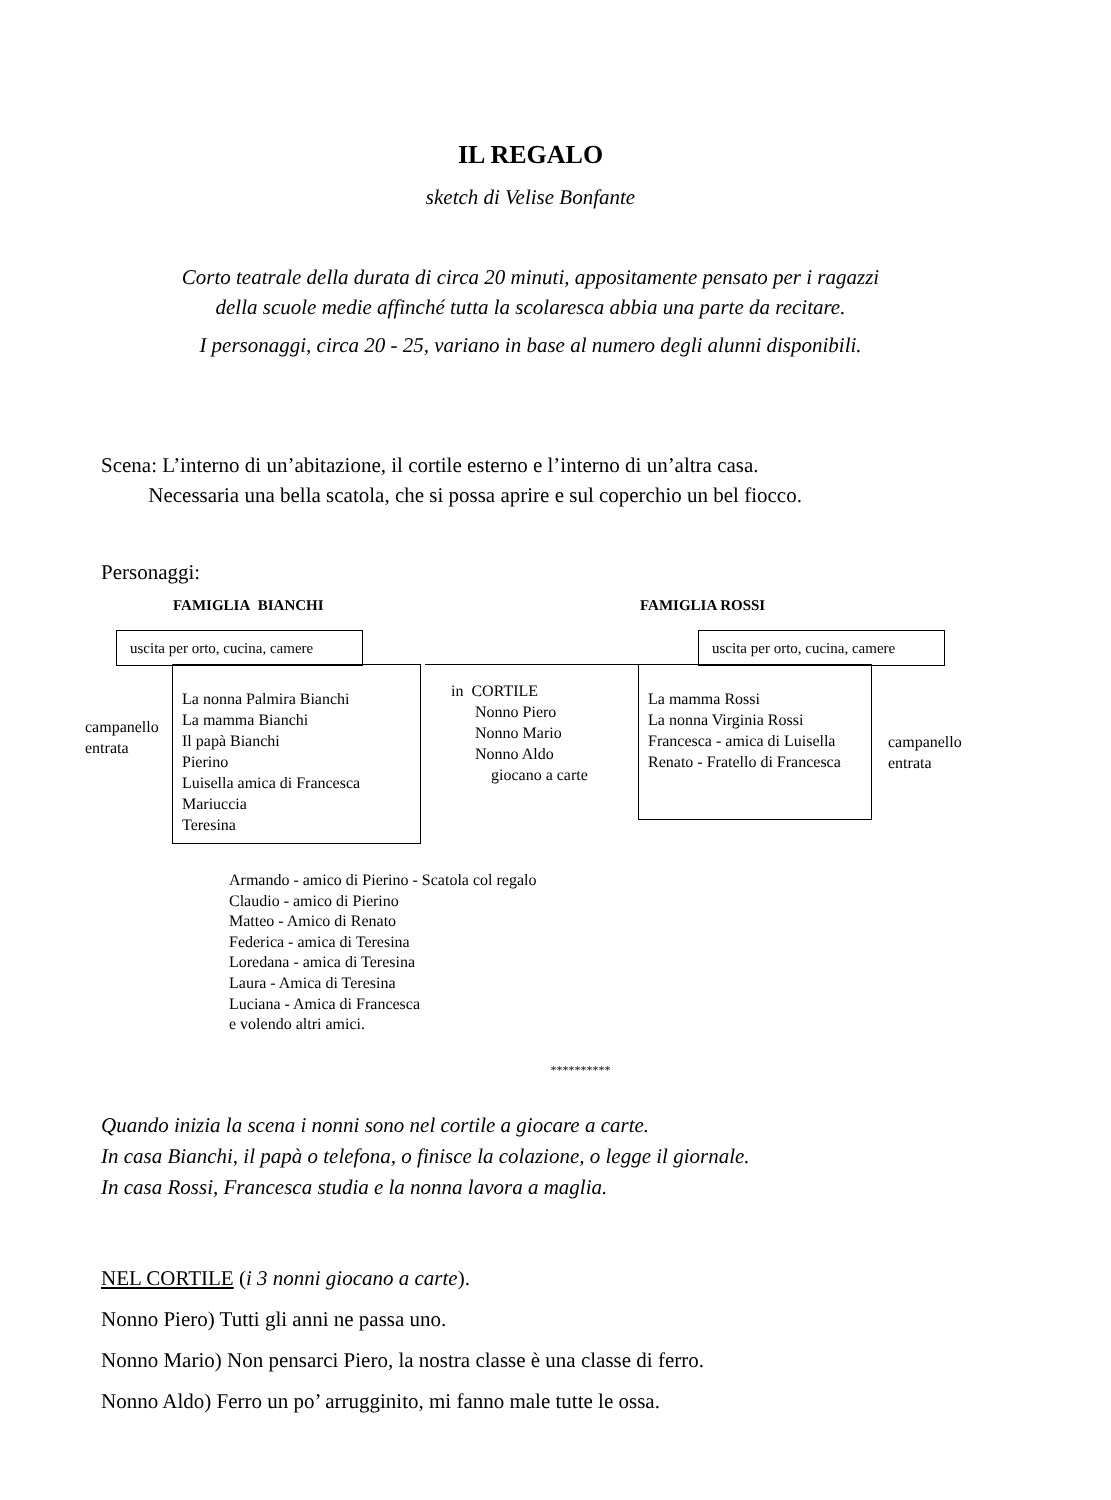IL REGALO
sketch di Velise Bonfante
Corto teatrale della durata di circa 20 minuti, appositamente pensato per i ragazzi
della scuole medie affinché tutta la scolaresca abbia una parte da recitare.
I personaggi, circa 20 - 25, variano in base al numero degli alunni disponibili.
Scena: L’interno di un’abitazione, il cortile esterno e l’interno di un’altra casa.
Necessaria una bella scatola, che si possa aprire e sul coperchio un bel fiocco.
Personaggi:
FAMIGLIA BIANCHI FAMIGLIA ROSSI
uscita per orto, cucina, camere uscita per orto, cucina, camere
La nonna Palmira Bianchi
La mamma Bianchi
Il papà Bianchi
Pierino
Luisella amica di Francesca
Mariuccia
Teresina
La mamma Rossi
La nonna Virginia Rossi
Francesca - amica di Luisella
Renato - Fratello di Francesca
in CORTILE
Nonno Piero
Nonno Mario
Nonno Aldo
giocano a carte
campanello
entrata
campanello
entrata
Armando - amico di Pierino - Scatola col regalo
Claudio - amico di Pierino
Matteo - Amico di Renato
Federica - amica di Teresina
Loredana - amica di Teresina
Laura - Amica di Teresina
Luciana - Amica di Francesca
e volendo altri amici.
**********
Quando inizia la scena i nonni sono nel cortile a giocare a carte.
In casa Bianchi, il papà o telefona, o finisce la colazione, o legge il giornale.
In casa Rossi, Francesca studia e la nonna lavora a maglia.
NEL CORTILE (i 3 nonni giocano a carte).
Nonno Piero) Tutti gli anni ne passa uno.
Nonno Mario) Non pensarci Piero, la nostra classe è una classe di ferro.
Nonno Aldo) Ferro un po’ arrugginito, mi fanno male tutte le ossa.